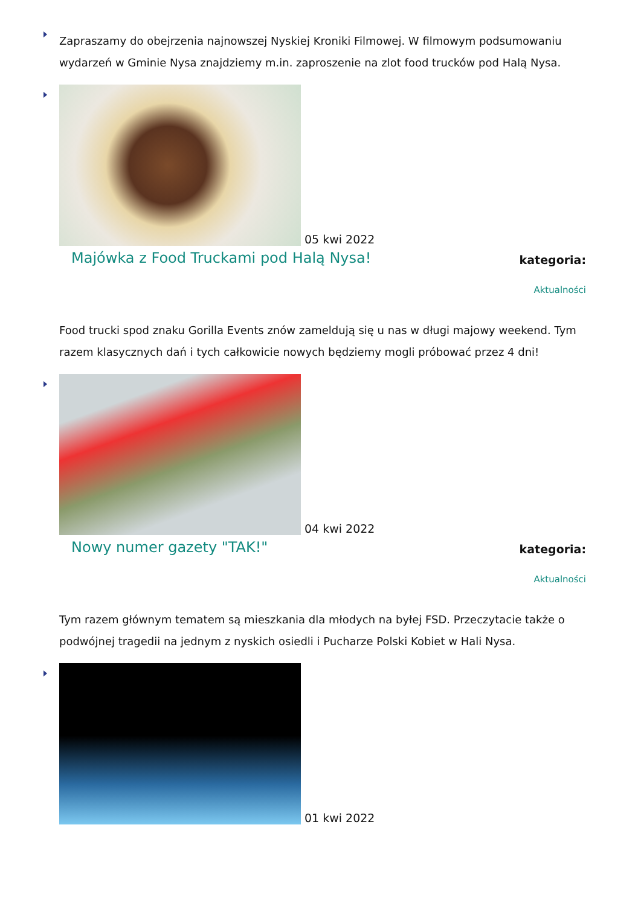Zapraszamy do obejrzenia najnowszej Nyskiej Kroniki Filmowej. W filmowym podsumowaniu wydarzeń w Gminie Nysa znajdziemy m.in. zaproszenie na zlot food trucków pod Halą Nysa.
05 kwi 2022
Majówka z Food Truckami pod Halą Nysa!
kategoria:
Aktualności
Food trucki spod znaku Gorilla Events znów zameldują się u nas w długi majowy weekend. Tym razem klasycznych dań i tych całkowicie nowych będziemy mogli próbować przez 4 dni!
04 kwi 2022
Nowy numer gazety "TAK!"
kategoria:
Aktualności
Tym razem głównym tematem są mieszkania dla młodych na byłej FSD. Przeczytacie także o podwójnej tragedii na jednym z nyskich osiedli i Pucharze Polski Kobiet w Hali Nysa.
01 kwi 2022